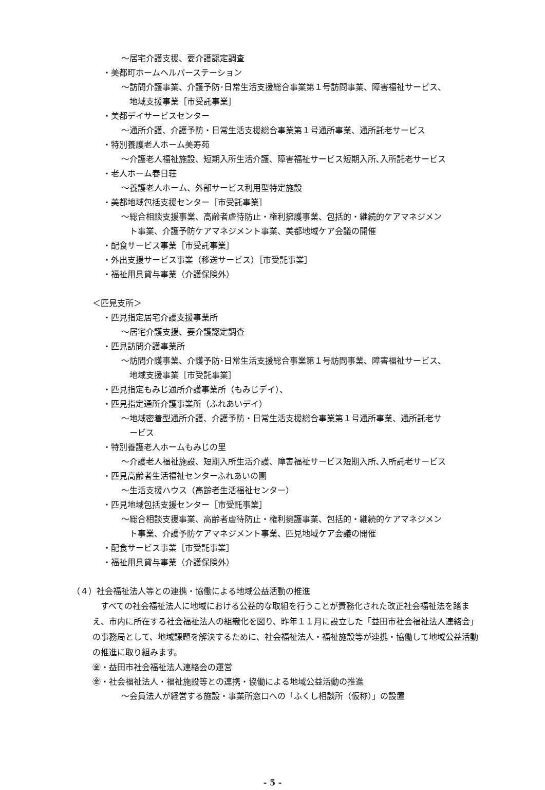～居宅介護支援、要介護認定調査
・美都町ホームヘルパーステーション
～訪問介護事業、介護予防･日常生活支援総合事業第１号訪問事業、障害福祉サービス、
地域支援事業［市受託事業］
・美都デイサービスセンター
～通所介護、介護予防・日常生活支援総合事業第１号通所事業、通所託老サービス
・特別養護老人ホーム美寿苑
～介護老人福祉施設、短期入所生活介護、障害福祉サービス短期入所､入所託老サービス
・老人ホーム春日荘
～養護老人ホーム、外部サービス利用型特定施設
・美都地域包括支援センター［市受託事業］
～総合相談支援事業、高齢者虐待防止・権利擁護事業、包括的・継続的ケアマネジメン
ト事業、介護予防ケアマネジメント事業、美都地域ケア会議の開催
・配食サービス事業［市受託事業］
・外出支援サービス事業（移送サービス）［市受託事業］
・福祉用具貸与事業（介護保険外）
＜匹見支所＞
・匹見指定居宅介護支援事業所
～居宅介護支援、要介護認定調査
・匹見訪問介護事業所
～訪問介護事業、介護予防･日常生活支援総合事業第１号訪問事業、障害福祉サービス、
地域支援事業［市受託事業］
・匹見指定もみじ通所介護事業所（もみじデイ）、
・匹見指定通所介護事業所（ふれあいデイ）
～地域密着型通所介護、介護予防・日常生活支援総合事業第１号通所事業、通所託老サ
ービス
・特別養護老人ホームもみじの里
～介護老人福祉施設、短期入所生活介護、障害福祉サービス短期入所､入所託老サービス
・匹見高齢者生活福祉センターふれあいの園
～生活支援ハウス（高齢者生活福祉センター）
・匹見地域包括支援センター［市受託事業］
～総合相談支援事業、高齢者虐待防止・権利擁護事業、包括的・継続的ケアマネジメン
ト事業、介護予防ケアマネジメント事業、匹見地域ケア会議の開催
・配食サービス事業［市受託事業］
・福祉用具貸与事業（介護保険外）
（４）社会福祉法人等との連携・協働による地域公益活動の推進
すべての社会福祉法人に地域における公益的な取組を行うことが責務化された改正社会福祉法を踏まえ、市内に所在する社会福祉法人の組織化を図り、昨年１１月に設立した「益田市社会福祉法人連絡会」の事務局として、地域課題を解決するために、社会福祉法人・福祉施設等が連携・協働して地域公益活動の推進に取り組みます。
㊎・益田市社会福祉法人連絡会の運営
㊎・社会福祉法人・福祉施設等との連携・協働による地域公益活動の推進
～会員法人が経営する施設・事業所窓口への「ふくし相談所（仮称）」の設置
- 5 -